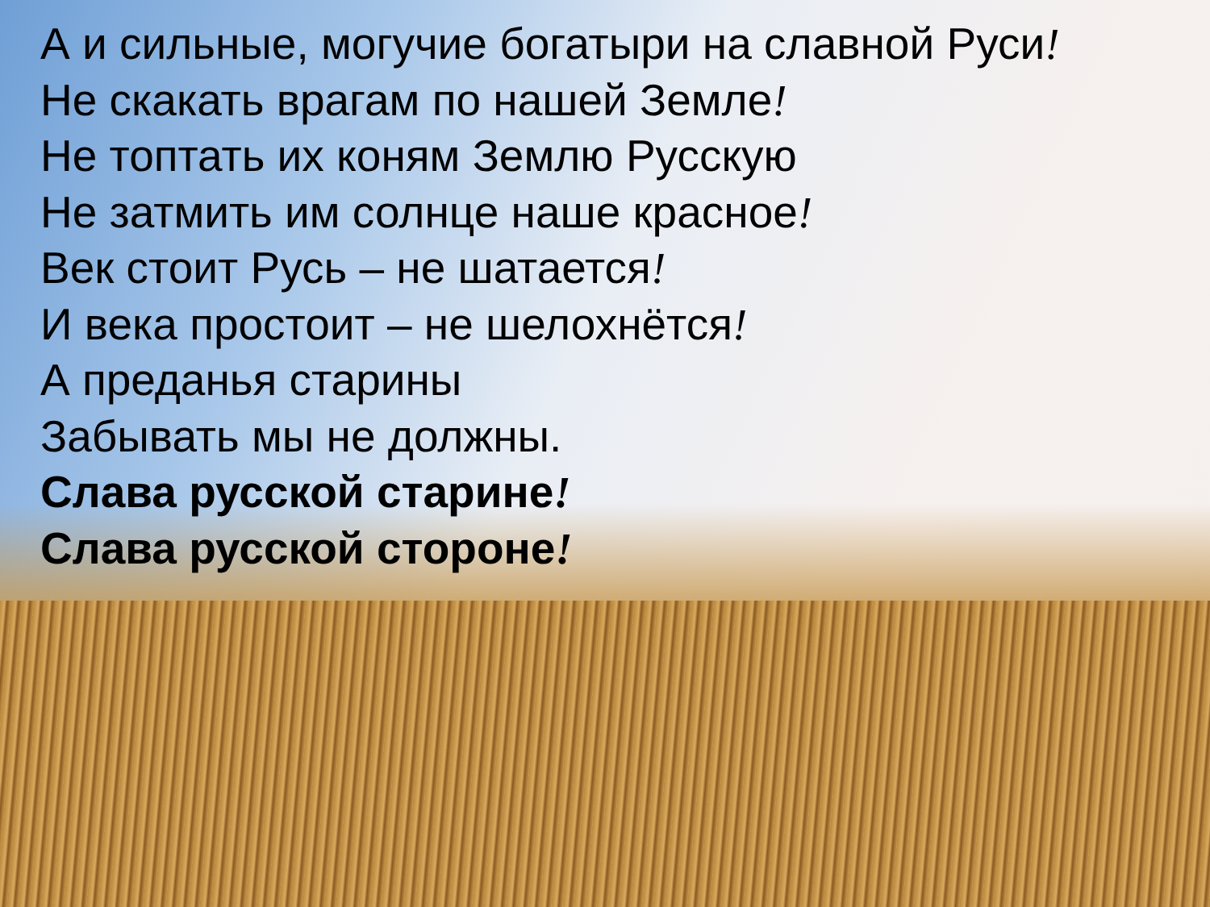А и сильные, могучие богатыри на славной Руси!
Не скакать врагам по нашей Земле!
Не топтать их коням Землю Русскую
Не затмить им солнце наше красное!
Век стоит Русь – не шатается!
И века простоит – не шелохнётся!
А преданья старины
Забывать мы не должны.
Слава русской старине!
Слава русской стороне!